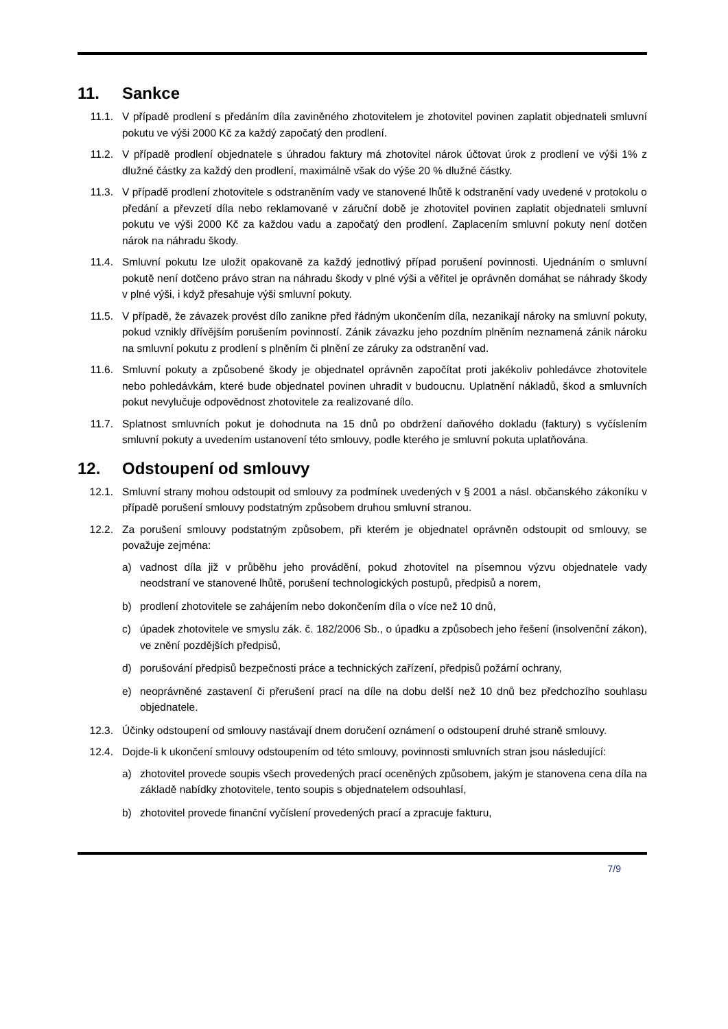11. Sankce
11.1. V případě prodlení s předáním díla zaviněného zhotovitelem je zhotovitel povinen zaplatit objednateli smluvní pokutu ve výši 2000 Kč za každý započatý den prodlení.
11.2. V případě prodlení objednatele s úhradou faktury má zhotovitel nárok účtovat úrok z prodlení ve výši 1% z dlužné částky za každý den prodlení, maximálně však do výše 20 % dlužné částky.
11.3. V případě prodlení zhotovitele s odstraněním vady ve stanovené lhůtě k odstranění vady uvedené v protokolu o předání a převzetí díla nebo reklamované v záruční době je zhotovitel povinen zaplatit objednateli smluvní pokutu ve výši 2000 Kč za každou vadu a započatý den prodlení. Zaplacením smluvní pokuty není dotčen nárok na náhradu škody.
11.4. Smluvní pokutu lze uložit opakovaně za každý jednotlivý případ porušení povinnosti. Ujednáním o smluvní pokutě není dotčeno právo stran na náhradu škody v plné výši a věřitel je oprávněn domáhat se náhrady škody v plné výši, i když přesahuje výši smluvní pokuty.
11.5. V případě, že závazek provést dílo zanikne před řádným ukončením díla, nezanikají nároky na smluvní pokuty, pokud vznikly dřívějším porušením povinností. Zánik závazku jeho pozdním plněním neznamená zánik nároku na smluvní pokutu z prodlení s plněním či plnění ze záruky za odstranění vad.
11.6. Smluvní pokuty a způsobené škody je objednatel oprávněn započítat proti jakékoliv pohledávce zhotovitele nebo pohledávkám, které bude objednatel povinen uhradit v budoucnu. Uplatnění nákladů, škod a smluvních pokut nevylučuje odpovědnost zhotovitele za realizované dílo.
11.7. Splatnost smluvních pokut je dohodnuta na 15 dnů po obdržení daňového dokladu (faktury) s vyčíslením smluvní pokuty a uvedením ustanovení této smlouvy, podle kterého je smluvní pokuta uplatňována.
12. Odstoupení od smlouvy
12.1. Smluvní strany mohou odstoupit od smlouvy za podmínek uvedených v § 2001 a násl. občanského zákoníku v případě porušení smlouvy podstatným způsobem druhou smluvní stranou.
12.2. Za porušení smlouvy podstatným způsobem, při kterém je objednatel oprávněn odstoupit od smlouvy, se považuje zejména:
a) vadnost díla již v průběhu jeho provádění, pokud zhotovitel na písemnou výzvu objednatele vady neodstraní ve stanovené lhůtě, porušení technologických postupů, předpisů a norem,
b) prodlení zhotovitele se zahájením nebo dokončením díla o více než 10 dnů,
c) úpadek zhotovitele ve smyslu zák. č. 182/2006 Sb., o úpadku a způsobech jeho řešení (insolvenční zákon), ve znění pozdějších předpisů,
d) porušování předpisů bezpečnosti práce a technických zařízení, předpisů požární ochrany,
e) neoprávněné zastavení či přerušení prací na díle na dobu delší než 10 dnů bez předchozího souhlasu objednatele.
12.3. Účinky odstoupení od smlouvy nastávají dnem doručení oznámení o odstoupení druhé straně smlouvy.
12.4. Dojde-li k ukončení smlouvy odstoupením od této smlouvy, povinnosti smluvních stran jsou následující:
a) zhotovitel provede soupis všech provedených prací oceněných způsobem, jakým je stanovena cena díla na základě nabídky zhotovitele, tento soupis s objednatelem odsouhlasí,
b) zhotovitel provede finanční vyčíslení provedených prací a zpracuje fakturu,
7/9